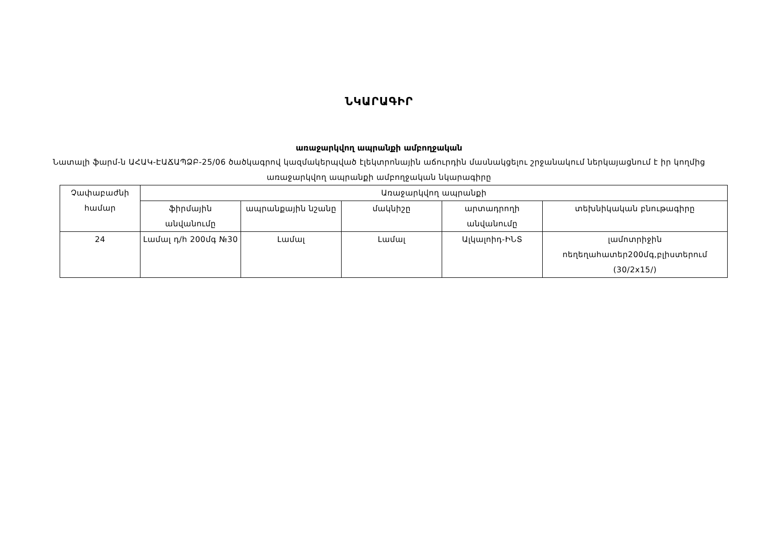ՆԿԱՐԱԳԻՐ
առաջարկվող ապրանքի ամբողջական
Նատալի ֆարմ-ն ԱՀԱԿ-ԷԱՃԱՊՁԲ-25/06 ծածկագրով կազմակերպված էլեկտրոնային աճուրդին մասնակցելու շրջանակում ներկայացնում է իր կողմից առաջարկվող ապրանքի ամբողջական նկարագիրը
| Չափաբաժնի համար | Առաջարկվող ապրանքի | | | | |
| --- | --- | --- | --- | --- | --- |
| | ֆիրմային անվանումը | ապրանքային նշանը | մակնիշը | արտադրողի անվանումը | տեխնիկական բնութագիրը |
| 24 | Լամալ դ/հ 200մգ №30 | Լամալ | Լամալ | Ալկալոիդ-ԻՆՏ | լամոտրիջին ոեղեղահատեր200մգ,բլիստերում (30/2x15/) |